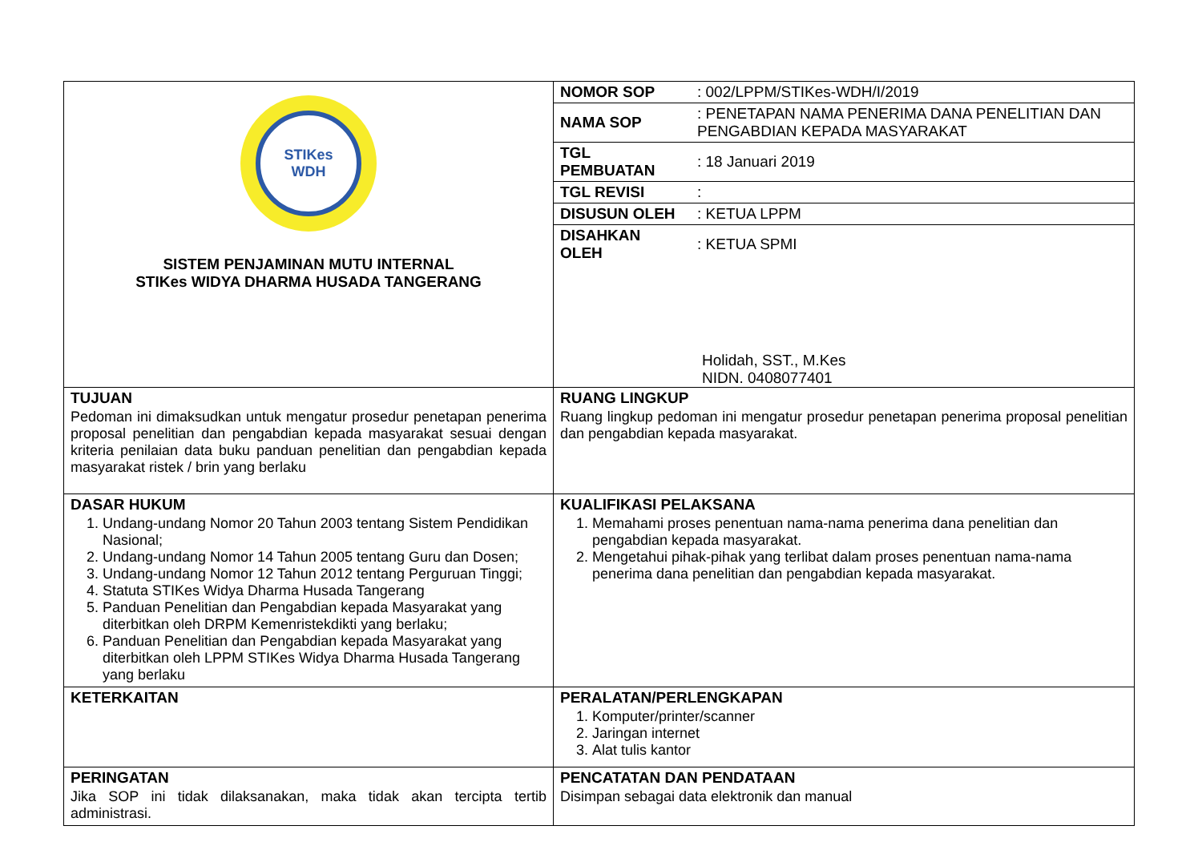| STIKes WDH SISTEM PENJAMINAN MUTU INTERNAL STIKes WIDYA DHARMA HUSADA TANGERANG | / NOMOR SOP / : 002/LPPM/STIKes-WDH/I/2019 / / NAMA SOP / : PENETAPAN NAMA PENERIMA DANA PENELITIAN DAN PENGABDIAN KEPADA MASYARAKAT / / TGL PEMBUATAN / : 18 Januari 2019 / / TGL REVISI / : / / DISUSUN OLEH / : KETUA LPPM / / DISAHKAN OLEH / : KETUA SPMI / Holidah, SST., M.Kes NIDN. 0408077401 |
| TUJUAN Pedoman ini dimaksudkan untuk mengatur prosedur penetapan penerima proposal penelitian dan pengabdian kepada masyarakat sesuai dengan kriteria penilaian data buku panduan penelitian dan pengabdian kepada masyarakat ristek / brin yang berlaku | RUANG LINGKUP Ruang lingkup pedoman ini mengatur prosedur penetapan penerima proposal penelitian dan pengabdian kepada masyarakat. |
| DASAR HUKUM 1. Undang-undang Nomor 20 Tahun 2003 tentang Sistem Pendidikan Nasional; 2. Undang-undang Nomor 14 Tahun 2005 tentang Guru dan Dosen; 3. Undang-undang Nomor 12 Tahun 2012 tentang Perguruan Tinggi; 4. Statuta STIKes Widya Dharma Husada Tangerang 5. Panduan Penelitian dan Pengabdian kepada Masyarakat yang diterbitkan oleh DRPM Kemenristekdikti yang berlaku; 6. Panduan Penelitian dan Pengabdian kepada Masyarakat yang diterbitkan oleh LPPM STIKes Widya Dharma Husada Tangerang yang berlaku | KUALIFIKASI PELAKSANA 1. Memahami proses penentuan nama-nama penerima dana penelitian dan pengabdian kepada masyarakat. 2. Mengetahui pihak-pihak yang terlibat dalam proses penentuan nama-nama penerima dana penelitian dan pengabdian kepada masyarakat. |
| KETERKAITAN | PERALATAN/PERLENGKAPAN 1. Komputer/printer/scanner 2. Jaringan internet 3. Alat tulis kantor |
| PERINGATAN Jika SOP ini tidak dilaksanakan, maka tidak akan tercipta tertib administrasi. | PENCATATAN DAN PENDATAAN Disimpan sebagai data elektronik dan manual |